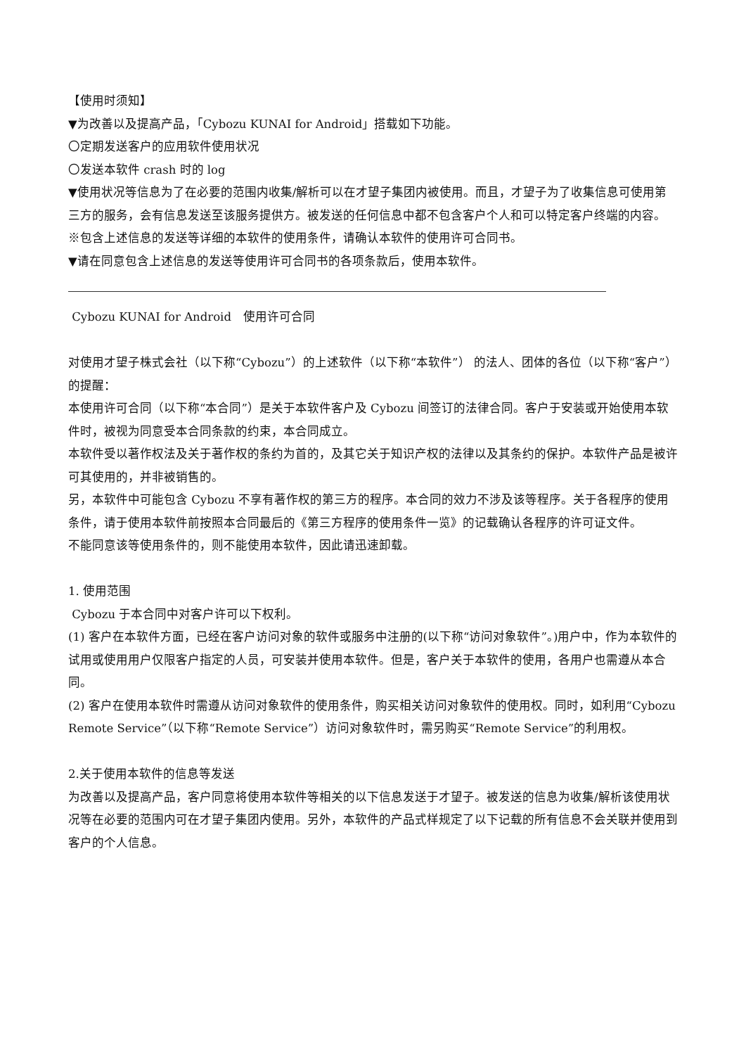【使用时须知】
▼为改善以及提高产品，「Cybozu KUNAI for Android」搭载如下功能。
〇定期发送客户的应用软件使用状况
〇发送本软件 crash 时的 log
▼使用状况等信息为了在必要的范围内收集/解析可以在才望子集团内被使用。而且，才望子为了收集信息可使用第三方的服务，会有信息发送至该服务提供方。被发送的任何信息中都不包含客户个人和可以特定客户终端的内容。
※包含上述信息的发送等详细的本软件的使用条件，请确认本软件的使用许可合同书。
▼请在同意包含上述信息的发送等使用许可合同书的各项条款后，使用本软件。
Cybozu KUNAI for Android　使用许可合同
对使用才望子株式会社（以下称“Cybozu”）的上述软件（以下称“本软件”） 的法人、团体的各位（以下称“客户”）的提醒：
本使用许可合同（以下称“本合同”）是关于本软件客户及 Cybozu 间签订的法律合同。客户于安装或开始使用本软件时，被视为同意受本合同条款的约束，本合同成立。
本软件受以著作权法及关于著作权的条约为首的，及其它关于知识产权的法律以及其条约的保护。本软件产品是被许可其使用的，并非被销售的。
另，本软件中可能包含 Cybozu 不享有著作权的第三方的程序。本合同的效力不涉及该等程序。关于各程序的使用条件，请于使用本软件前按照本合同最后的《第三方程序的使用条件一览》的记载确认各程序的许可证文件。
不能同意该等使用条件的，则不能使用本软件，因此请迅速卸载。
1. 使用范围
Cybozu 于本合同中对客户许可以下权利。
(1) 客户在本软件方面，已经在客户访问对象的软件或服务中注册的(以下称“访问对象软件”。)用户中，作为本软件的试用或使用用户仅限客户指定的人员，可安装并使用本软件。但是，客户关于本软件的使用，各用户也需遵从本合同。
(2) 客户在使用本软件时需遵从访问对象软件的使用条件，购买相关访问对象软件的使用权。同时，如利用“Cybozu Remote Service”（以下称“Remote Service”）访问对象软件时，需另购买“Remote Service”的利用权。
2.关于使用本软件的信息等发送
为改善以及提高产品，客户同意将使用本软件等相关的以下信息发送于才望子。被发送的信息为收集/解析该使用状况等在必要的范围内可在才望子集团内使用。另外，本软件的产品式样规定了以下记载的所有信息不会关联并使用到客户的个人信息。